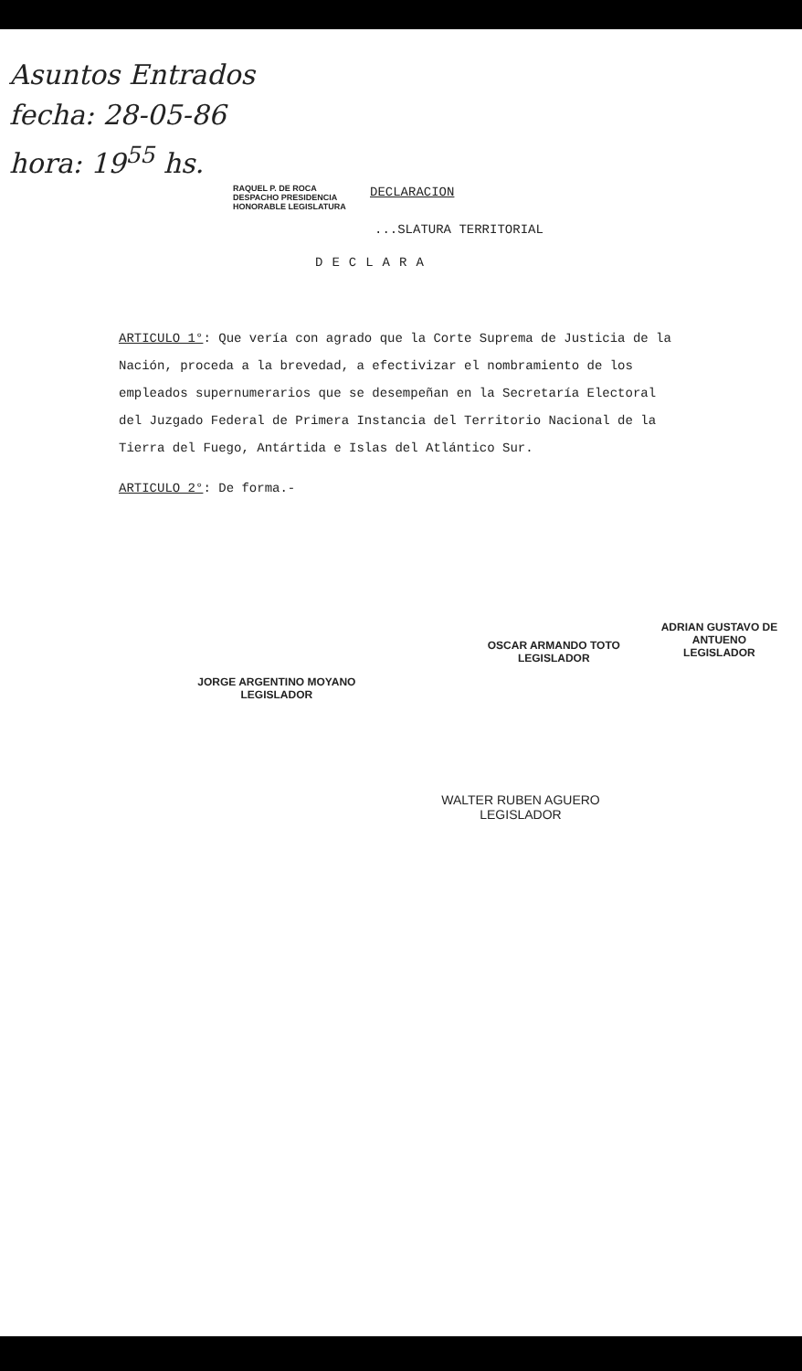Asuntos Entrados
fecha: 28-05-86
hora: 19<sup>55</sup> hs.
RAQUEL P. DE ROCA
DESPACHO PRESIDENCIA
HONORABLE LEGISLATURA DECLARACION
...SLATURA TERRITORIAL
DECLARA
ARTICULO 1°: Que vería con agrado que la Corte Suprema de Justicia de la Nación, proceda a la brevedad, a efectivizar el nombramiento de los empleados supernumerarios que se desempeñan en la Secretaría Electoral del Juzgado Federal de Primera Instancia del Territorio Nacional de la Tierra del Fuego, Antártida e Islas del Atlántico Sur.
ARTICULO 2°: De forma.-
JORGE ARGENTINO MOYANO
LEGISLADOR
OSCAR ARMANDO TOTO
LEGISLADOR
ADRIAN GUSTAVO DE ANTUENO
LEGISLADOR
WALTER RUBEN AGUERO
LEGISLADOR